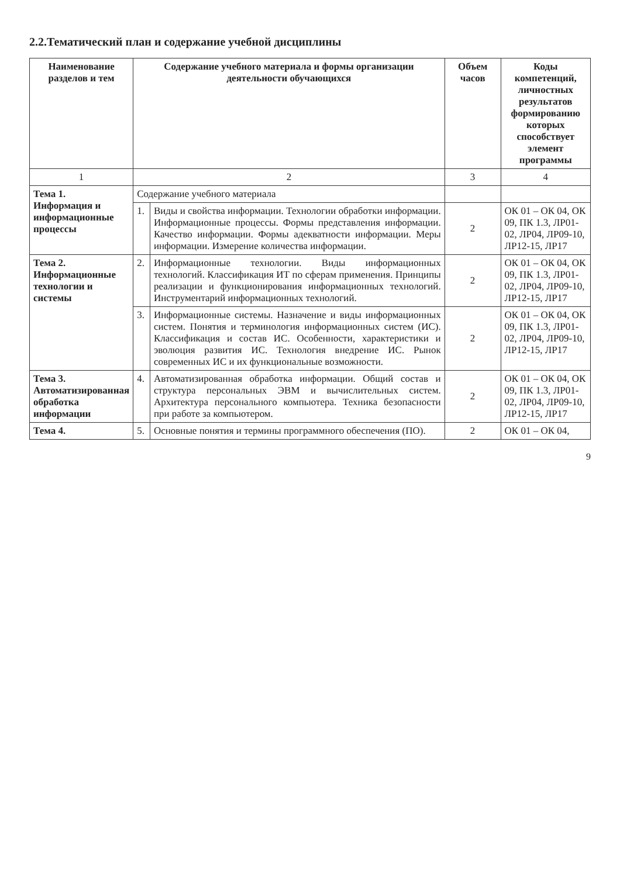2.2.Тематический план и содержание учебной дисциплины
| Наименование разделов и тем | Содержание учебного материала и формы организации деятельности обучающихся | | Объем часов | Коды компетенций, личностных результатов формированию которых способствует элемент программы |
| --- | --- | --- | --- | --- |
| 1 | 2 | | 3 | 4 |
| Тема 1. Информация и информационные процессы | Содержание учебного материала | | | |
| | 1. | Виды и свойства информации. Технологии обработки информации. Информационные процессы. Формы представления информации. Качество информации. Формы адекватности информации. Меры информации. Измерение количества информации. | 2 | ОК 01 – ОК 04, ОК 09, ПК 1.3, ЛР01-02, ЛР04, ЛР09-10, ЛР12-15, ЛР17 |
| Тема 2. Информационные технологии и системы | 2. | Информационные технологии. Виды информационных технологий. Классификация ИТ по сферам применения. Принципы реализации и функционирования информационных технологий. Инструментарий информационных технологий. | 2 | ОК 01 – ОК 04, ОК 09, ПК 1.3, ЛР01-02, ЛР04, ЛР09-10, ЛР12-15, ЛР17 |
| | 3. | Информационные системы. Назначение и виды информационных систем. Понятия и терминология информационных систем (ИС). Классификация и состав ИС. Особенности, характеристики и эволюция развития ИС. Технология внедрение ИС. Рынок современных ИС и их функциональные возможности. | 2 | ОК 01 – ОК 04, ОК 09, ПК 1.3, ЛР01-02, ЛР04, ЛР09-10, ЛР12-15, ЛР17 |
| Тема 3. Автоматизированная обработка информации | 4. | Автоматизированная обработка информации. Общий состав и структура персональных ЭВМ и вычислительных систем. Архитектура персонального компьютера. Техника безопасности при работе за компьютером. | 2 | ОК 01 – ОК 04, ОК 09, ПК 1.3, ЛР01-02, ЛР04, ЛР09-10, ЛР12-15, ЛР17 |
| Тема 4. | 5. | Основные понятия и термины программного обеспечения (ПО). | 2 | ОК 01 – ОК 04, |
9